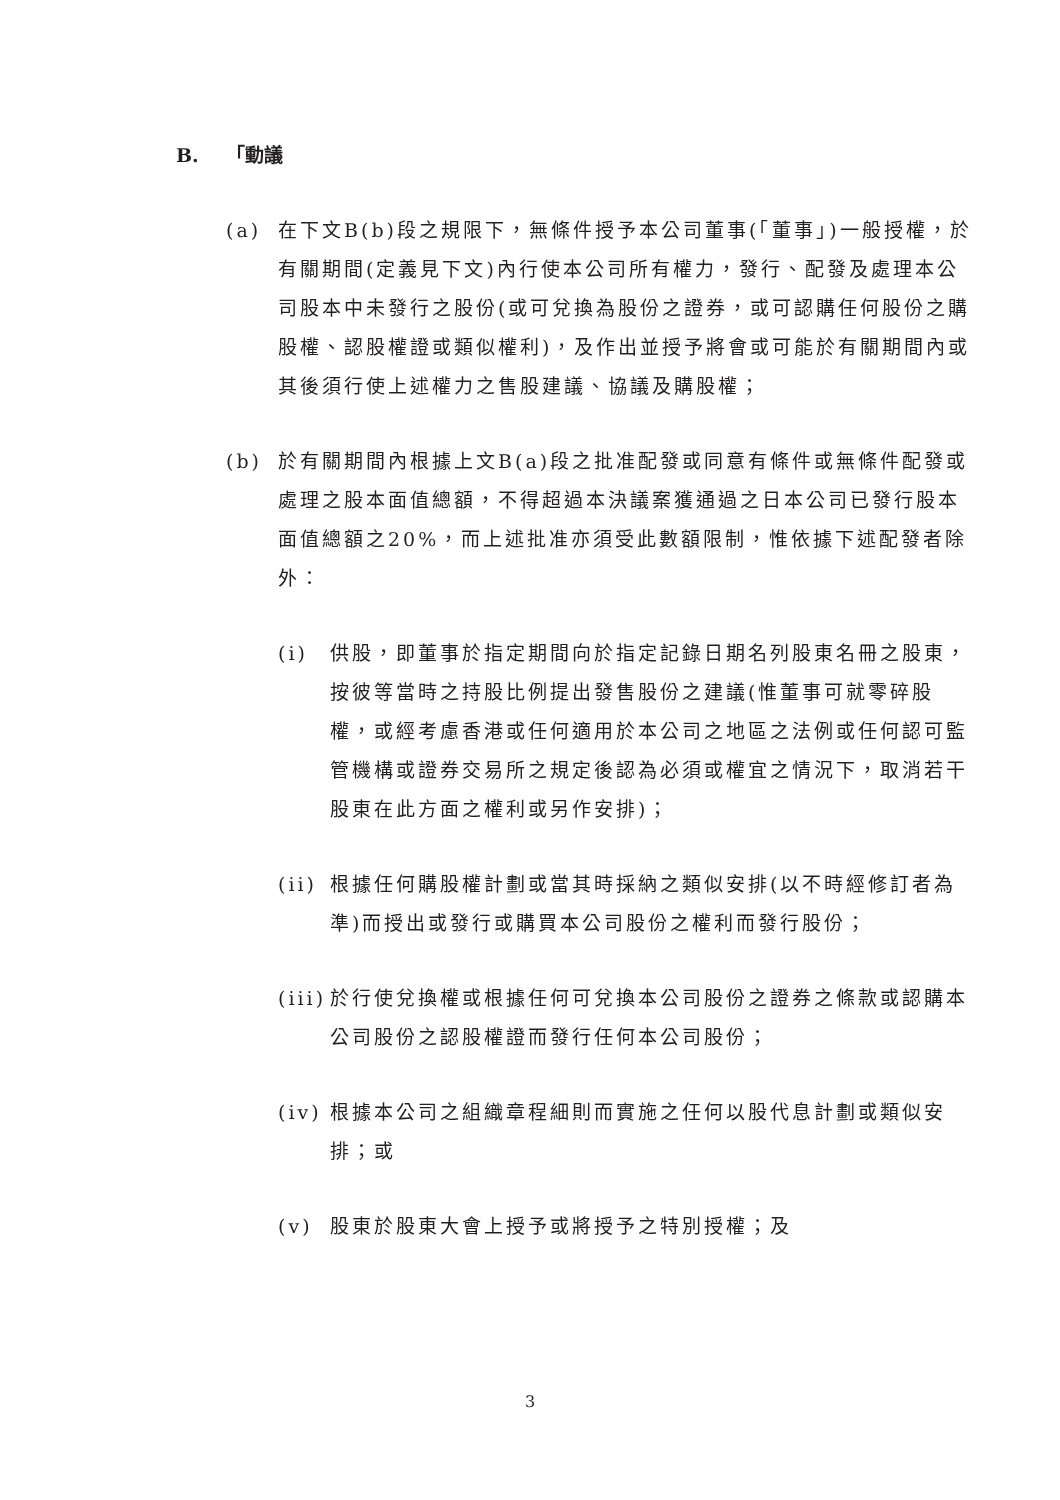B. 「動議
(a) 在下文B(b)段之規限下，無條件授予本公司董事(「董事」)一般授權，於有關期間(定義見下文)內行使本公司所有權力，發行、配發及處理本公司股本中未發行之股份(或可兌換為股份之證券，或可認購任何股份之購股權、認股權證或類似權利)，及作出並授予將會或可能於有關期間內或其後須行使上述權力之售股建議、協議及購股權；
(b) 於有關期間內根據上文B(a)段之批准配發或同意有條件或無條件配發或處理之股本面值總額，不得超過本決議案獲通過之日本公司已發行股本面值總額之20%，而上述批准亦須受此數額限制，惟依據下述配發者除外：
(i) 供股，即董事於指定期間向於指定記錄日期名列股東名冊之股東，按彼等當時之持股比例提出發售股份之建議(惟董事可就零碎股權，或經考慮香港或任何適用於本公司之地區之法例或任何認可監管機構或證券交易所之規定後認為必須或權宜之情況下，取消若干股東在此方面之權利或另作安排)；
(ii)
根據任何購股權計劃或當其時採納之類似安排(以不時經修訂者為準)而授出或發行或購買本公司股份之權利而發行股份；
(iii)
於行使兌換權或根據任何可兌換本公司股份之證券之條款或認購本公司股份之認股權證而發行任何本公司股份；
(iv)
根據本公司之組織章程細則而實施之任何以股代息計劃或類似安排；或
(v) 股東於股東大會上授予或將授予之特別授權；及
3